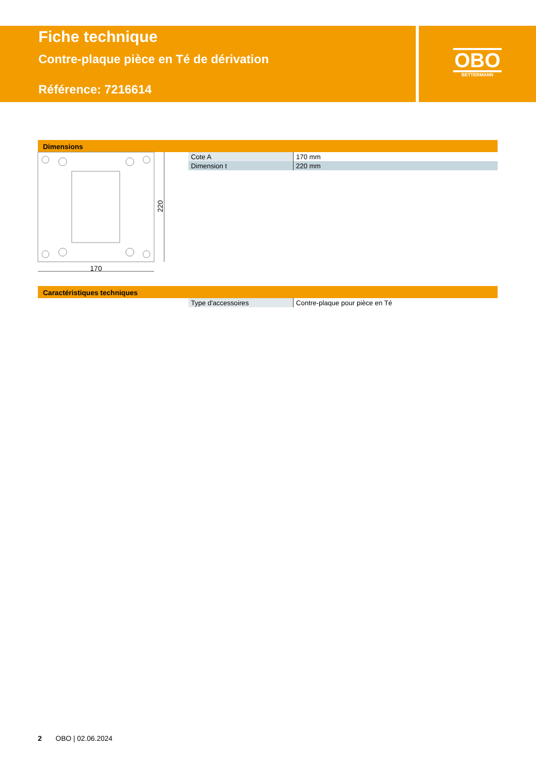Fiche technique
Contre-plaque pièce en Té de dérivation
Référence: 7216614
OBO
BETTERMANN
Dimensions
170
220
| Cote A | 170 mm |
| Dimension t | 220 mm |
Caractéristiques techniques
| Type d'accessoires | Contre-plaque pour pièce en Té |
2 OBO | 02.06.2024